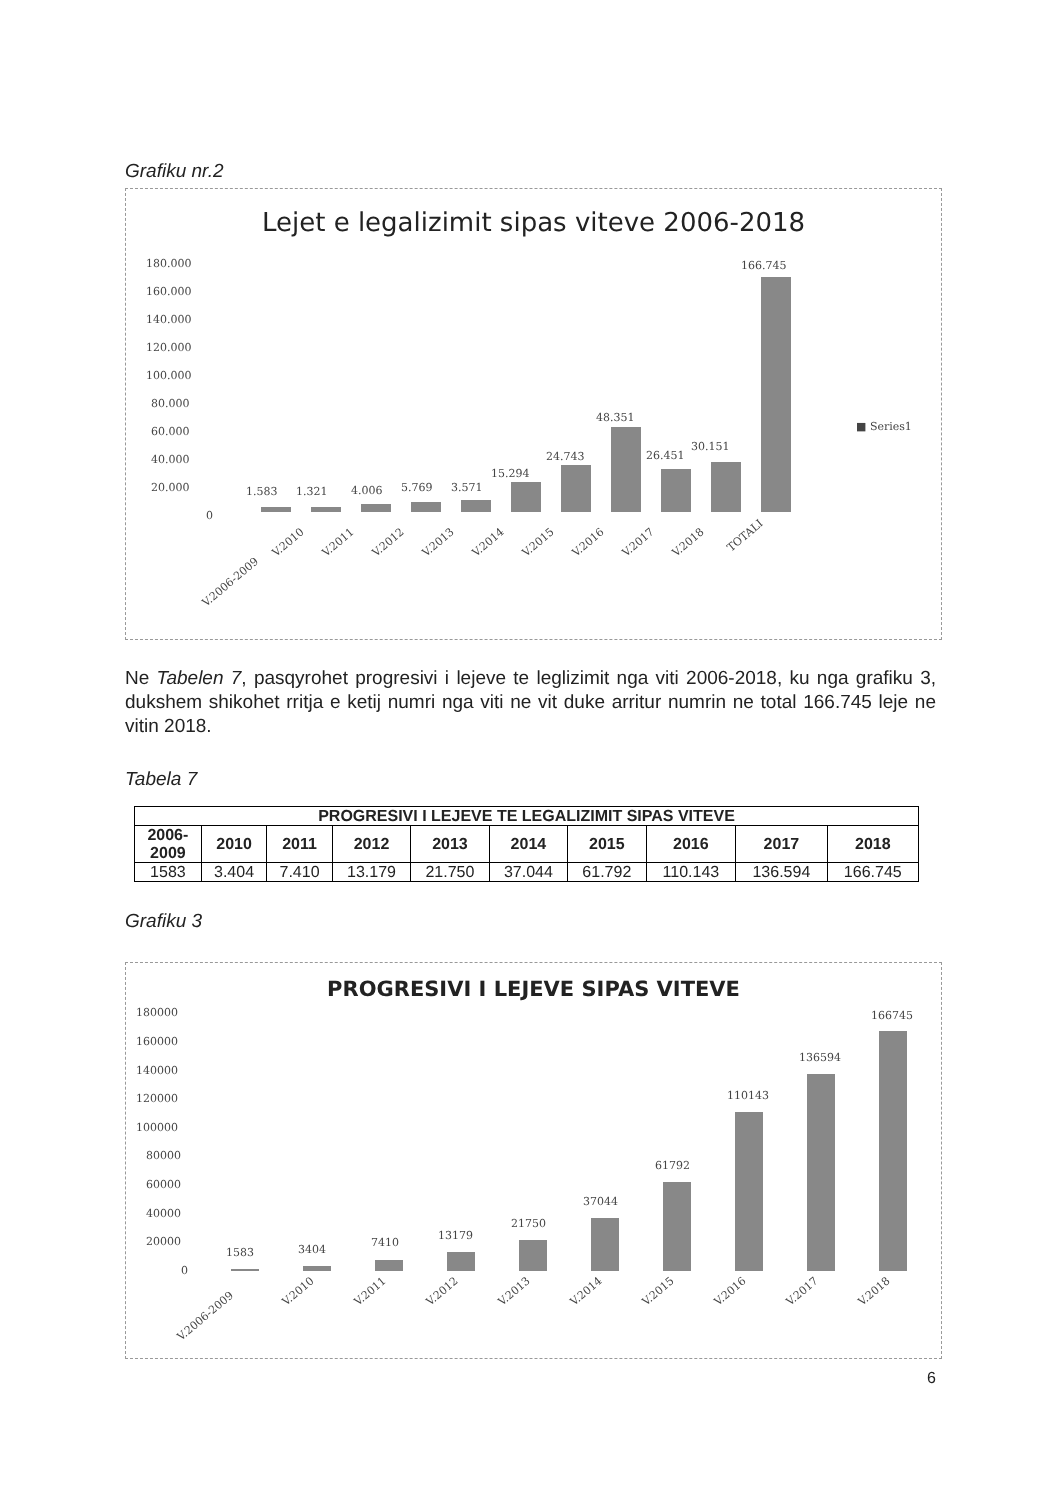Grafiku nr.2
Lejet e legalizimit sipas viteve 2006-2018
180.000
160.000
140.000
120.000
100.000
80.000
60.000
40.000
20.000
0
1.583
1.321
4.006
5.769
3.571
15.294
24.743
48.351
26.451
30.151
166.745
■ Series1
V.2006-2009
V.2010
V.2011
V.2012
V.2013
V.2014
V.2015
V.2016
V.2017
V.2018
TOTALI
Ne Tabelen 7, pasqyrohet progresivi i lejeve te leglizimit nga viti 2006-2018, ku nga grafiku 3, dukshem shikohet rritja e ketij numri nga viti ne vit duke arritur numrin ne total 166.745 leje ne vitin 2018.
Tabela 7
| PROGRESIVI I LEJEVE TE LEGALIZIMIT SIPAS VITEVE | | | | | | | | | |
| --- | --- | --- | --- | --- | --- | --- | --- | --- | --- |
| 2006- 2009 | 2010 | 2011 | 2012 | 2013 | 2014 | 2015 | 2016 | 2017 | 2018 |
| 1583 | 3.404 | 7.410 | 13.179 | 21.750 | 37.044 | 61.792 | 110.143 | 136.594 | 166.745 |
Grafiku 3
PROGRESIVI I LEJEVE SIPAS VITEVE
180000
160000
140000
120000
100000
80000
60000
40000
20000
0
1583
3404
7410
13179
21750
37044
61792
110143
136594
166745
V.2006-2009
V.2010
V.2011
V.2012
V.2013
V.2014
V.2015
V.2016
V.2017
V.2018
6